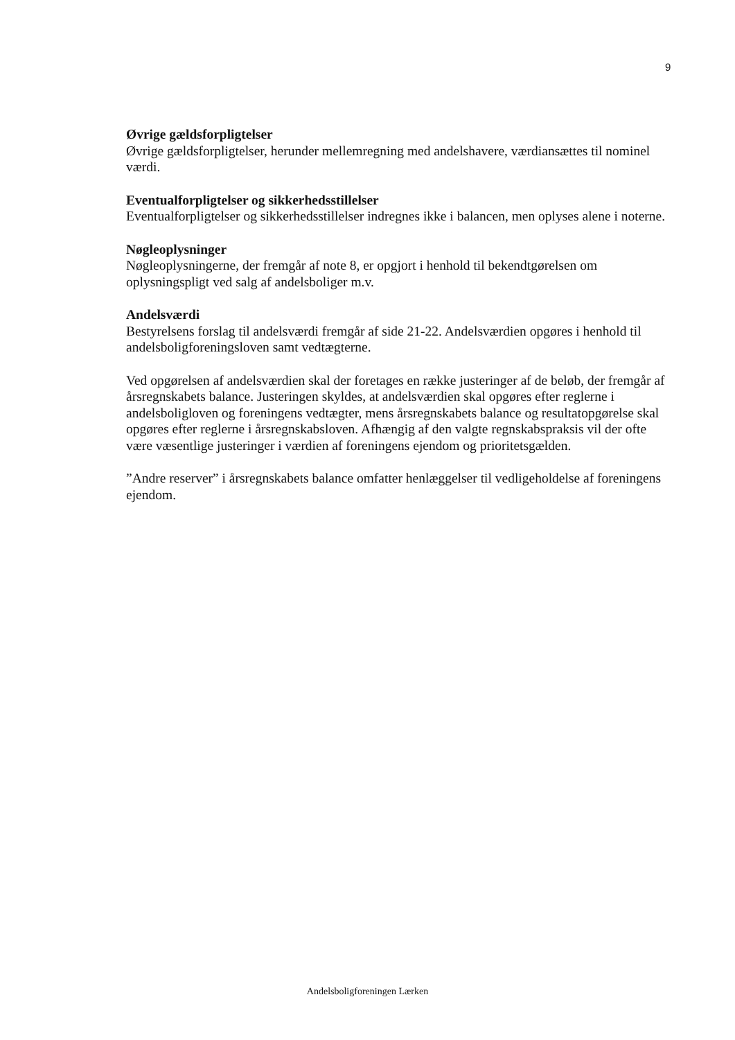9
Øvrige gældsforpligtelser
Øvrige gældsforpligtelser, herunder mellemregning med andelshavere, værdiansættes til nominel værdi.
Eventualforpligtelser og sikkerhedsstillelser
Eventualforpligtelser og sikkerhedsstillelser indregnes ikke i balancen, men oplyses alene i noterne.
Nøgleoplysninger
Nøgleoplysningerne, der fremgår af note 8, er opgjort i henhold til bekendtgørelsen om oplysningspligt ved salg af andelsboliger m.v.
Andelsværdi
Bestyrelsens forslag til andelsværdi fremgår af side 21-22. Andelsværdien opgøres i henhold til andelsboligforeningsloven samt vedtægterne.
Ved opgørelsen af andelsværdien skal der foretages en række justeringer af de beløb, der fremgår af årsregnskabets balance. Justeringen skyldes, at andelsværdien skal opgøres efter reglerne i andelsboligloven og foreningens vedtægter, mens årsregnskabets balance og resultatopgørelse skal opgøres efter reglerne i årsregnskabsloven. Afhængig af den valgte regnskabspraksis vil der ofte være væsentlige justeringer i værdien af foreningens ejendom og prioritetsgælden.
”Andre reserver” i årsregnskabets balance omfatter henlæggelser til vedligeholdelse af foreningens ejendom.
Andelsboligforeningen Lærken